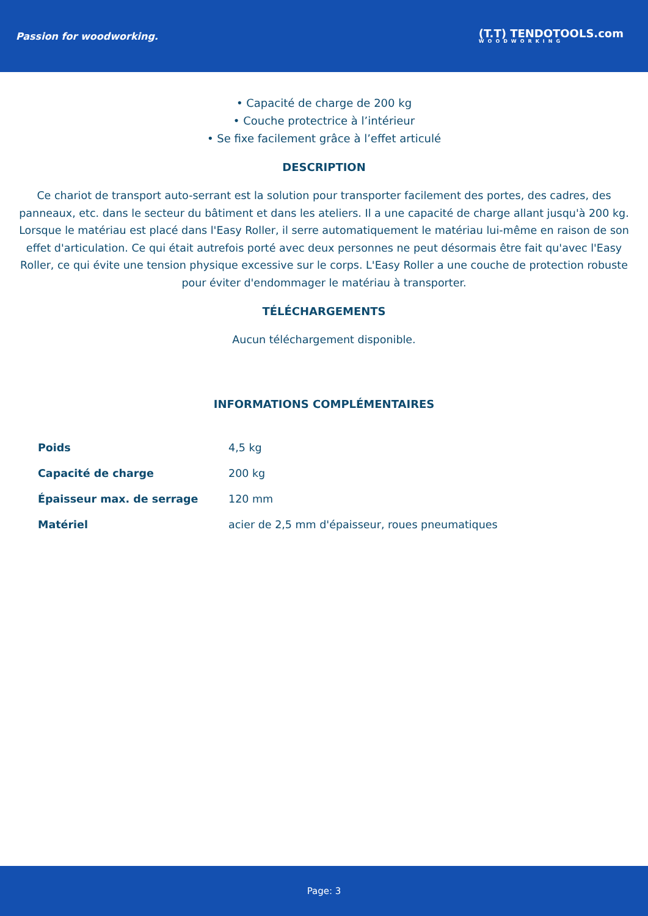Passion for woodworking.
(T.T) TENDOTOOLS.com
WOODWORKING
• Capacité de charge de 200 kg
• Couche protectrice à l’intérieur
• Se fixe facilement grâce à l’effet articulé
DESCRIPTION
Ce chariot de transport auto-serrant est la solution pour transporter facilement des portes, des cadres, des panneaux, etc. dans le secteur du bâtiment et dans les ateliers. Il a une capacité de charge allant jusqu'à 200 kg. Lorsque le matériau est placé dans l'Easy Roller, il serre automatiquement le matériau lui-même en raison de son effet d'articulation. Ce qui était autrefois porté avec deux personnes ne peut désormais être fait qu'avec l'Easy Roller, ce qui évite une tension physique excessive sur le corps. L'Easy Roller a une couche de protection robuste pour éviter d'endommager le matériau à transporter.
TÉLÉCHARGEMENTS
Aucun téléchargement disponible.
INFORMATIONS COMPLÉMENTAIRES
| Poids | 4,5 kg |
| Capacité de charge | 200 kg |
| Épaisseur max. de serrage | 120 mm |
| Matériel | acier de 2,5 mm d'épaisseur, roues pneumatiques |
Page: 3